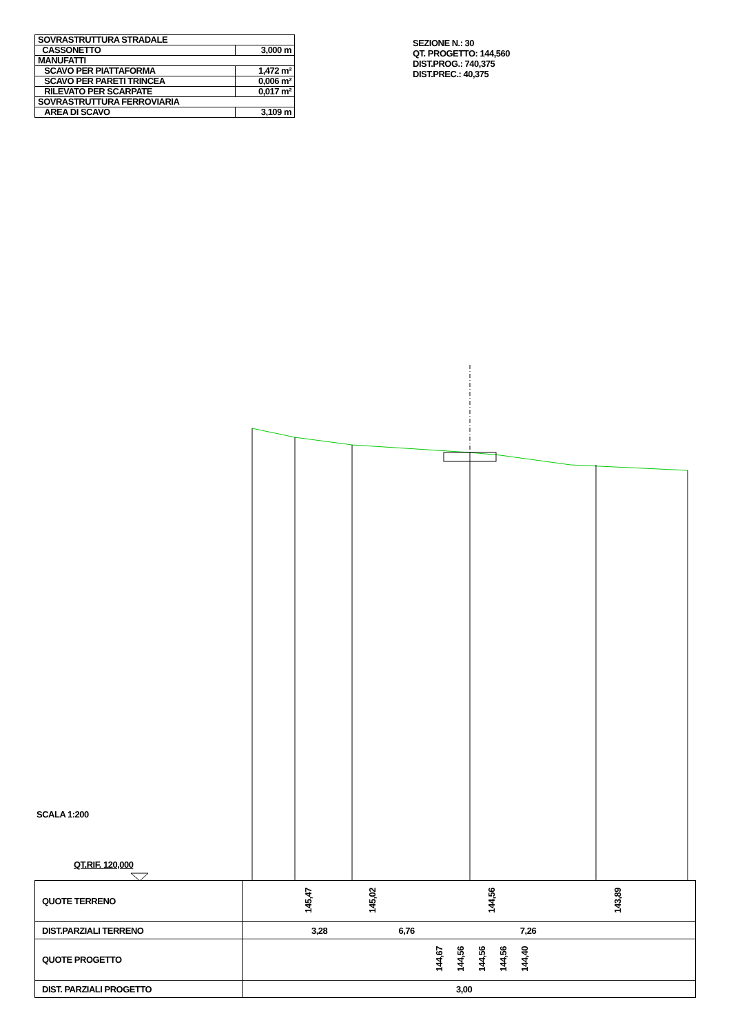| SOVRASTRUTTURA STRADALE | |
| CASSONETTO | 3,000 m |
| MANUFATTI | |
| SCAVO PER PIATTAFORMA | 1,472 m² |
| SCAVO PER PARETI TRINCEA | 0,006 m² |
| RILEVATO PER SCARPATE | 0,017 m² |
| SOVRASTRUTTURA FERROVIARIA | |
| AREA DI SCAVO | 3,109 m |
SEZIONE N.: 30
QT. PROGETTO: 144,560
DIST.PROG.: 740,375
DIST.PREC.: 40,375
SCALA 1:200
QT.RIF. 120,000
| QUOTE TERRENO | 145,47 145,02 144,56 143,89 |
| DIST.PARZIALI TERRENO | 3,28 6,76 7,26 |
| QUOTE PROGETTO | 144,67 144,56 144,56 144,56 144,40 |
| DIST. PARZIALI PROGETTO | 3,00 |